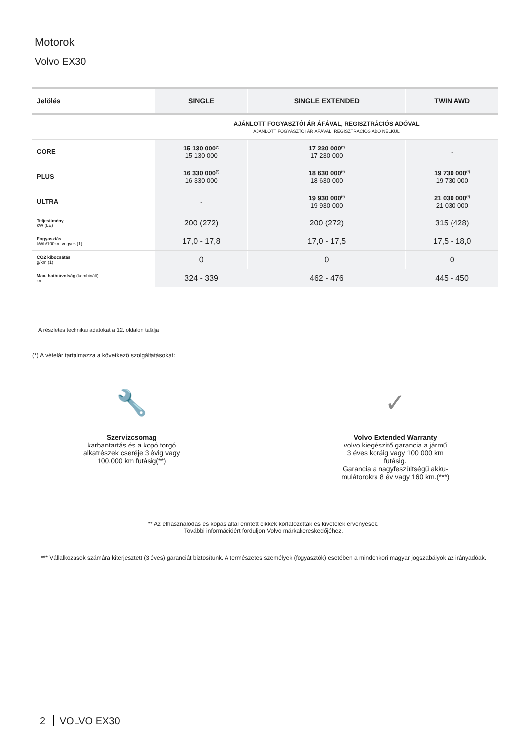Motorok
Volvo EX30
| Jelölés | SINGLE | SINGLE EXTENDED | TWIN AWD |
| --- | --- | --- | --- |
| | AJÁNLOTT FOGYASZTÓI ÁR ÁFÁVAL, REGISZTRÁCIÓS ADÓVAL AJÁNLOTT FOGYASZTÓI ÁR ÁFÁVAL, REGISZTRÁCIÓS ADÓ NÉLKÜL | | |
| CORE | 15 130 000<sup>(*)</sup> 15 130 000 | 17 230 000<sup>(*)</sup> 17 230 000 | - |
| PLUS | 16 330 000<sup>(*)</sup> 16 330 000 | 18 630 000<sup>(*)</sup> 18 630 000 | 19 730 000<sup>(*)</sup> 19 730 000 |
| ULTRA | - | 19 930 000<sup>(*)</sup> 19 930 000 | 21 030 000<sup>(*)</sup> 21 030 000 |
| Teljesítmény kW (LE) | 200 (272) | 200 (272) | 315 (428) |
| Fogyasztás kWh/100km vegyes (1) | 17,0 - 17,8 | 17,0 - 17,5 | 17,5 - 18,0 |
| CO2 kibocsátás g/km (1) | 0 | 0 | 0 |
| Max. hatótávolság (kombinált) km | 324 - 339 | 462 - 476 | 445 - 450 |
A részletes technikai adatokat a 12. oldalon találja
(*) A vételár tartalmazza a következő szolgáltatásokat:
🔧
Szervizcsomag
karbantartás és a kopó forgó
alkatrészek cseréje 3 évig vagy
100.000 km futásig(**)
✓
Volvo Extended Warranty
volvo kiegészítő garancia a jármű
3 éves koráig vagy 100 000 km
futásig.
Garancia a nagyfeszültségű akku-
mulátorokra 8 év vagy 160 km.(***)
** Az elhasználódás és kopás által érintett cikkek korlátozottak és kivételek érvényesek.
További információért forduljon Volvo márkakereskedőjéhez.
*** Vállalkozások számára kiterjesztett (3 éves) garanciát biztosítunk. A természetes személyek (fogyasztók) esetében a mindenkori magyar jogszabályok az irányadóak.
2 VOLVO EX30